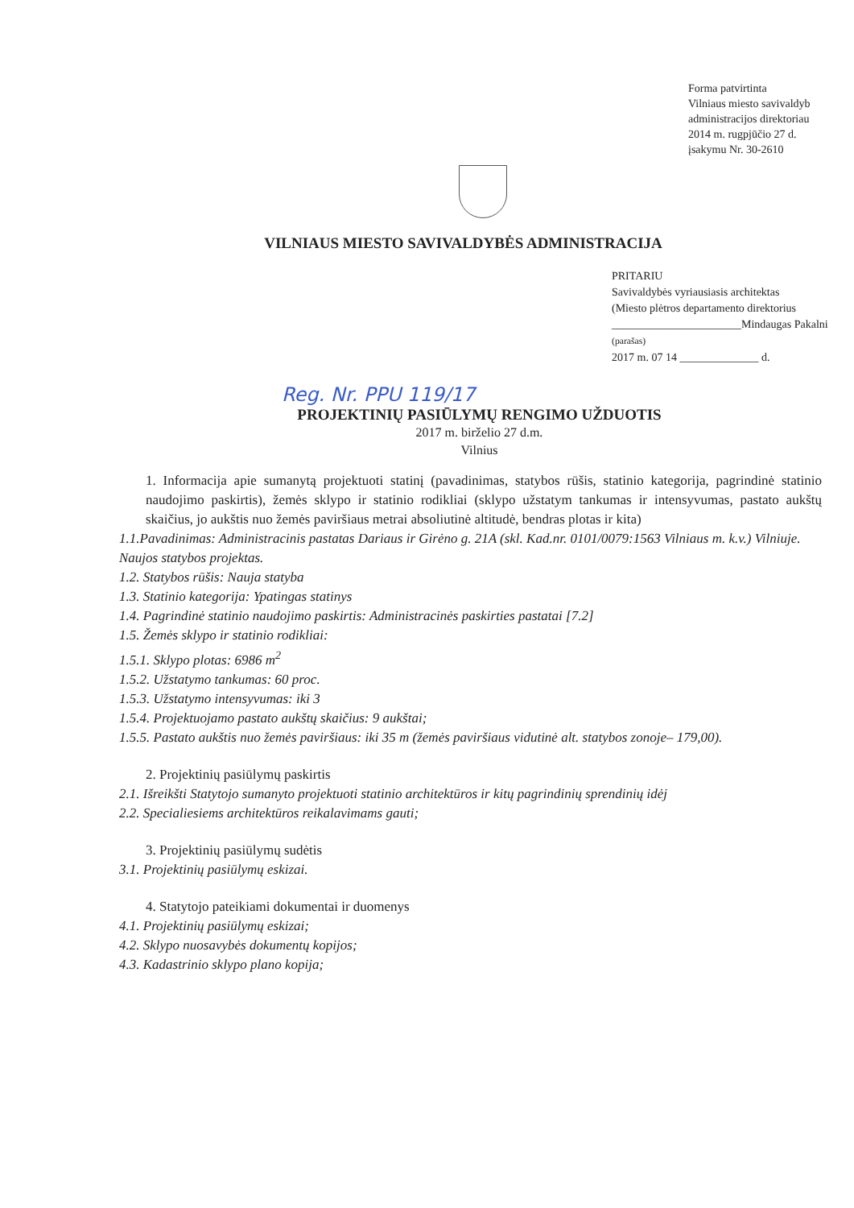Forma patvirtinta
Vilniaus miesto savivaldyb
administracijos direktoriau
2014 m. rugpjūčio 27 d.
įsakymu Nr. 30-2610
VILNIAUS MIESTO SAVIVALDYBĖS ADMINISTRACIJA
PRITARIU
Savivaldybės vyriausiasis architektas
(Miesto plėtros departamento direktorius
_______________________Mindaugas Pakalni
(parašas)
2017 m. 07 14 ______________ d.
Reg. Nr. PPU 119/17
PROJEKTINIŲ PASIŪLYMŲ RENGIMO UŽDUOTIS
2017 m. birželio 27 d.m.
Vilnius
1. Informacija apie sumanytą projektuoti statinį (pavadinimas, statybos rūšis, statinio kategorija, pagrindinė statinio naudojimo paskirtis), žemės sklypo ir statinio rodikliai (sklypo užstatym tankumas ir intensyvumas, pastato aukštų skaičius, jo aukštis nuo žemės paviršiaus metrai absoliutinė altitudė, bendras plotas ir kita)
1.1.Pavadinimas: Administracinis pastatas Dariaus ir Girėno g. 21A (skl. Kad.nr. 0101/0079:1563 Vilniaus m. k.v.) Vilniuje. Naujos statybos projektas.
1.2. Statybos rūšis: Nauja statyba
1.3. Statinio kategorija: Ypatingas statinys
1.4. Pagrindinė statinio naudojimo paskirtis: Administracinės paskirties pastatai [7.2]
1.5. Žemės sklypo ir statinio rodikliai:
1.5.1. Sklypo plotas: 6986 m<sup>2</sup>
1.5.2. Užstatymo tankumas: 60 proc.
1.5.3. Užstatymo intensyvumas: iki 3
1.5.4. Projektuojamo pastato aukštų skaičius: 9 aukštai;
1.5.5. Pastato aukštis nuo žemės paviršiaus: iki 35 m (žemės paviršiaus vidutinė alt. statybos zonoje– 179,00).
2. Projektinių pasiūlymų paskirtis
2.1. Išreikšti Statytojo sumanyto projektuoti statinio architektūros ir kitų pagrindinių sprendinių idėj
2.2. Specialiesiems architektūros reikalavimams gauti;
3. Projektinių pasiūlymų sudėtis
3.1. Projektinių pasiūlymų eskizai.
4. Statytojo pateikiami dokumentai ir duomenys
4.1. Projektinių pasiūlymų eskizai;
4.2. Sklypo nuosavybės dokumentų kopijos;
4.3. Kadastrinio sklypo plano kopija;